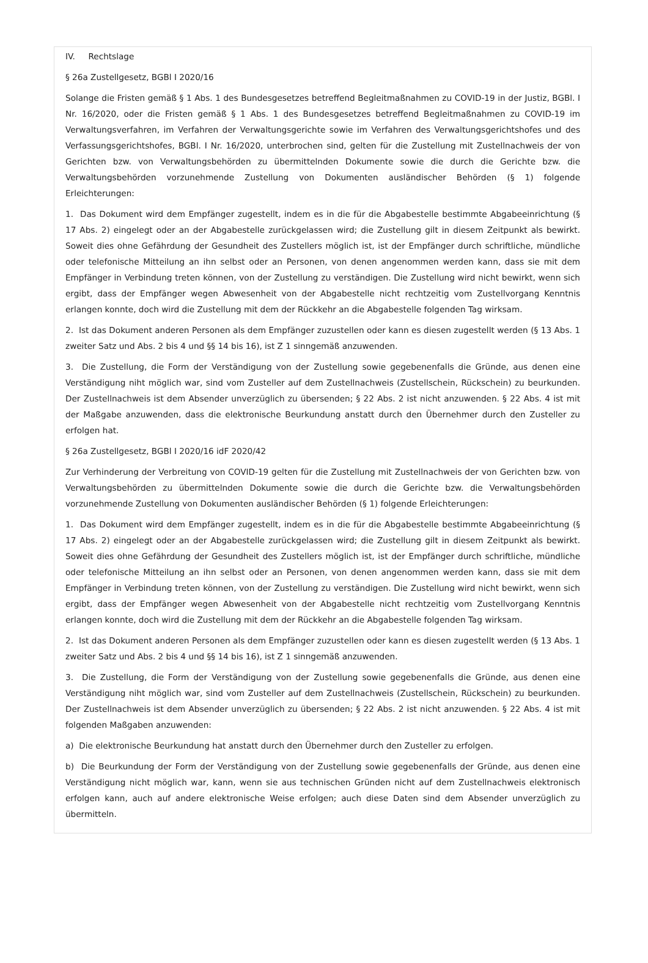IV. Rechtslage
§ 26a Zustellgesetz, BGBl I 2020/16
Solange die Fristen gemäß § 1 Abs. 1 des Bundesgesetzes betreffend Begleitmaßnahmen zu COVID-19 in der Justiz, BGBl. I Nr. 16/2020, oder die Fristen gemäß § 1 Abs. 1 des Bundesgesetzes betreffend Begleitmaßnahmen zu COVID-19 im Verwaltungsverfahren, im Verfahren der Verwaltungsgerichte sowie im Verfahren des Verwaltungsgerichtshofes und des Verfassungsgerichtshofes, BGBl. I Nr. 16/2020, unterbrochen sind, gelten für die Zustellung mit Zustellnachweis der von Gerichten bzw. von Verwaltungsbehörden zu übermittelnden Dokumente sowie die durch die Gerichte bzw. die Verwaltungsbehörden vorzunehmende Zustellung von Dokumenten ausländischer Behörden (§ 1) folgende Erleichterungen:
1. Das Dokument wird dem Empfänger zugestellt, indem es in die für die Abgabestelle bestimmte Abgabeeinrichtung (§ 17 Abs. 2) eingelegt oder an der Abgabestelle zurückgelassen wird; die Zustellung gilt in diesem Zeitpunkt als bewirkt. Soweit dies ohne Gefährdung der Gesundheit des Zustellers möglich ist, ist der Empfänger durch schriftliche, mündliche oder telefonische Mitteilung an ihn selbst oder an Personen, von denen angenommen werden kann, dass sie mit dem Empfänger in Verbindung treten können, von der Zustellung zu verständigen. Die Zustellung wird nicht bewirkt, wenn sich ergibt, dass der Empfänger wegen Abwesenheit von der Abgabestelle nicht rechtzeitig vom Zustellvorgang Kenntnis erlangen konnte, doch wird die Zustellung mit dem der Rückkehr an die Abgabestelle folgenden Tag wirksam.
2. Ist das Dokument anderen Personen als dem Empfänger zuzustellen oder kann es diesen zugestellt werden (§ 13 Abs. 1 zweiter Satz und Abs. 2 bis 4 und §§ 14 bis 16), ist Z 1 sinngemäß anzuwenden.
3. Die Zustellung, die Form der Verständigung von der Zustellung sowie gegebenenfalls die Gründe, aus denen eine Verständigung niht möglich war, sind vom Zusteller auf dem Zustellnachweis (Zustellschein, Rückschein) zu beurkunden. Der Zustellnachweis ist dem Absender unverzüglich zu übersenden; § 22 Abs. 2 ist nicht anzuwenden. § 22 Abs. 4 ist mit der Maßgabe anzuwenden, dass die elektronische Beurkundung anstatt durch den Übernehmer durch den Zusteller zu erfolgen hat.
§ 26a Zustellgesetz, BGBl I 2020/16 idF 2020/42
Zur Verhinderung der Verbreitung von COVID-19 gelten für die Zustellung mit Zustellnachweis der von Gerichten bzw. von Verwaltungsbehörden zu übermittelnden Dokumente sowie die durch die Gerichte bzw. die Verwaltungsbehörden vorzunehmende Zustellung von Dokumenten ausländischer Behörden (§ 1) folgende Erleichterungen:
1. Das Dokument wird dem Empfänger zugestellt, indem es in die für die Abgabestelle bestimmte Abgabeeinrichtung (§ 17 Abs. 2) eingelegt oder an der Abgabestelle zurückgelassen wird; die Zustellung gilt in diesem Zeitpunkt als bewirkt. Soweit dies ohne Gefährdung der Gesundheit des Zustellers möglich ist, ist der Empfänger durch schriftliche, mündliche oder telefonische Mitteilung an ihn selbst oder an Personen, von denen angenommen werden kann, dass sie mit dem Empfänger in Verbindung treten können, von der Zustellung zu verständigen. Die Zustellung wird nicht bewirkt, wenn sich ergibt, dass der Empfänger wegen Abwesenheit von der Abgabestelle nicht rechtzeitig vom Zustellvorgang Kenntnis erlangen konnte, doch wird die Zustellung mit dem der Rückkehr an die Abgabestelle folgenden Tag wirksam.
2. Ist das Dokument anderen Personen als dem Empfänger zuzustellen oder kann es diesen zugestellt werden (§ 13 Abs. 1 zweiter Satz und Abs. 2 bis 4 und §§ 14 bis 16), ist Z 1 sinngemäß anzuwenden.
3. Die Zustellung, die Form der Verständigung von der Zustellung sowie gegebenenfalls die Gründe, aus denen eine Verständigung niht möglich war, sind vom Zusteller auf dem Zustellnachweis (Zustellschein, Rückschein) zu beurkunden. Der Zustellnachweis ist dem Absender unverzüglich zu übersenden; § 22 Abs. 2 ist nicht anzuwenden. § 22 Abs. 4 ist mit folgenden Maßgaben anzuwenden:
a) Die elektronische Beurkundung hat anstatt durch den Übernehmer durch den Zusteller zu erfolgen.
b) Die Beurkundung der Form der Verständigung von der Zustellung sowie gegebenenfalls der Gründe, aus denen eine Verständigung nicht möglich war, kann, wenn sie aus technischen Gründen nicht auf dem Zustellnachweis elektronisch erfolgen kann, auch auf andere elektronische Weise erfolgen; auch diese Daten sind dem Absender unverzüglich zu übermitteln.